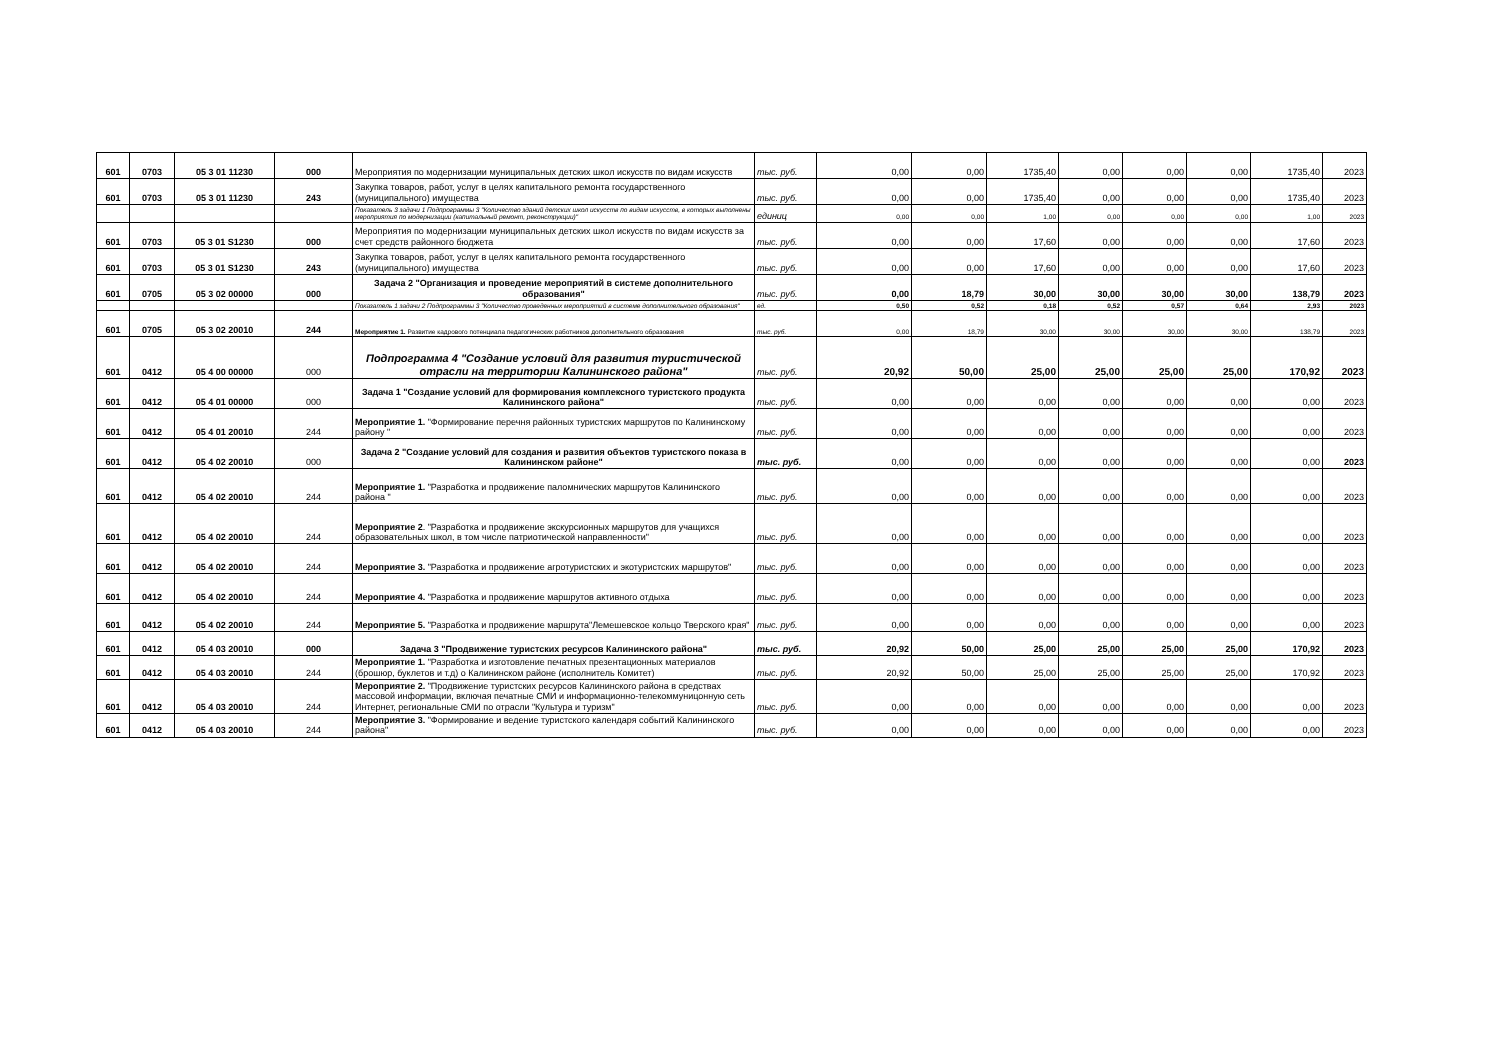| 601 | 0703 | 05 3 01 11230 | 000 | Мероприятия по модернизации муниципальных детских школ искусств по видам искусств | тыс. руб. | 0,00 | 0,00 | 1735,40 | 0,00 | 0,00 | 0,00 | 1735,40 | 2023 |
| 601 | 0703 | 05 3 01 11230 | 243 | Закупка товаров, работ, услуг в целях капитального ремонта государственного (муниципального) имущества | тыс. руб. | 0,00 | 0,00 | 1735,40 | 0,00 | 0,00 | 0,00 | 1735,40 | 2023 |
| | | | | Показатель 3 задачи 1 Подпрограммы 3 "Количество зданий детских школ искусств по видам искусств, в которых выполнены мероприятия по модернизации (капитальный ремонт, реконструкции)" | единиц | 0,00 | 0,00 | 1,00 | 0,00 | 0,00 | 0,00 | 1,00 | 2023 |
| 601 | 0703 | 05 3 01 S1230 | 000 | Мероприятия по модернизации муниципальных детских школ искусств по видам искусств за счет средств районного бюджета | тыс. руб. | 0,00 | 0,00 | 17,60 | 0,00 | 0,00 | 0,00 | 17,60 | 2023 |
| 601 | 0703 | 05 3 01 S1230 | 243 | Закупка товаров, работ, услуг в целях капитального ремонта государственного (муниципального) имущества | тыс. руб. | 0,00 | 0,00 | 17,60 | 0,00 | 0,00 | 0,00 | 17,60 | 2023 |
| 601 | 0705 | 05 3 02 00000 | 000 | Задача 2 "Организация и проведение мероприятий в системе дополнительного образования" | тыс. руб. | 0,00 | 18,79 | 30,00 | 30,00 | 30,00 | 30,00 | 138,79 | 2023 |
| | | | | Показатель 1 задачи 2 Подпрограммы 3 "Количество проведенных мероприятий в системе дополнительного образования" | ед. | 0,50 | 0,52 | 0,18 | 0,52 | 0,57 | 0,64 | 2,93 | 2023 |
| 601 | 0705 | 05 3 02 20010 | 244 | Мероприятие 1. Развитие кадрового потенциала педагогических работников дополнительного образования | тыс. руб. | 0,00 | 18,79 | 30,00 | 30,00 | 30,00 | 30,00 | 138,79 | 2023 |
| 601 | 0412 | 05 4 00 00000 | 000 | Подпрограмма 4 "Создание условий для развития туристической отрасли на территории Калининского района" | тыс. руб. | 20,92 | 50,00 | 25,00 | 25,00 | 25,00 | 25,00 | 170,92 | 2023 |
| 601 | 0412 | 05 4 01 00000 | 000 | Задача 1 "Создание условий для формирования комплексного туристского продукта Калининского района" | тыс. руб. | 0,00 | 0,00 | 0,00 | 0,00 | 0,00 | 0,00 | 0,00 | 2023 |
| 601 | 0412 | 05 4 01 20010 | 244 | Мероприятие 1. "Формирование перечня районных туристских маршрутов по Калининскому району " | тыс. руб. | 0,00 | 0,00 | 0,00 | 0,00 | 0,00 | 0,00 | 0,00 | 2023 |
| 601 | 0412 | 05 4 02 20010 | 000 | Задача 2 "Создание условий для создания и развития объектов туристского показа в Калининском районе" | тыс. руб. | 0,00 | 0,00 | 0,00 | 0,00 | 0,00 | 0,00 | 0,00 | 2023 |
| 601 | 0412 | 05 4 02 20010 | 244 | Мероприятие 1. "Разработка и продвижение паломнических маршрутов Калининского района " | тыс. руб. | 0,00 | 0,00 | 0,00 | 0,00 | 0,00 | 0,00 | 0,00 | 2023 |
| 601 | 0412 | 05 4 02 20010 | 244 | Мероприятие 2 . "Разработка и продвижение экскурсионных маршрутов для учащихся образовательных школ, в том числе патриотической направленности" | тыс. руб. | 0,00 | 0,00 | 0,00 | 0,00 | 0,00 | 0,00 | 0,00 | 2023 |
| 601 | 0412 | 05 4 02 20010 | 244 | Мероприятие 3. "Разработка и продвижение агротуристских и экотуристских маршрутов" | тыс. руб. | 0,00 | 0,00 | 0,00 | 0,00 | 0,00 | 0,00 | 0,00 | 2023 |
| 601 | 0412 | 05 4 02 20010 | 244 | Мероприятие 4. "Разработка и продвижение маршрутов активного отдыха | тыс. руб. | 0,00 | 0,00 | 0,00 | 0,00 | 0,00 | 0,00 | 0,00 | 2023 |
| 601 | 0412 | 05 4 02 20010 | 244 | Мероприятие 5. "Разработка и продвижение маршрута"Лемешевское кольцо Тверского края" | тыс. руб. | 0,00 | 0,00 | 0,00 | 0,00 | 0,00 | 0,00 | 0,00 | 2023 |
| 601 | 0412 | 05 4 03 20010 | 000 | Задача 3 "Продвижение туристских ресурсов Калининского района" | тыс. руб. | 20,92 | 50,00 | 25,00 | 25,00 | 25,00 | 25,00 | 170,92 | 2023 |
| 601 | 0412 | 05 4 03 20010 | 244 | Мероприятие 1. "Разработка и изготовление печатных презентационных материалов (брошюр, буклетов и т.д) о Калининском районе (исполнитель Комитет) | тыс. руб. | 20,92 | 50,00 | 25,00 | 25,00 | 25,00 | 25,00 | 170,92 | 2023 |
| 601 | 0412 | 05 4 03 20010 | 244 | Мероприятие 2. "Продвижение туристских ресурсов Калининского района в средствах массовой информации, включая печатные СМИ и информационно-телекоммуницонную сеть Интернет, региональные СМИ по отрасли "Культура и туризм" | тыс. руб. | 0,00 | 0,00 | 0,00 | 0,00 | 0,00 | 0,00 | 0,00 | 2023 |
| 601 | 0412 | 05 4 03 20010 | 244 | Мероприятие 3. "Формирование и ведение туристского календаря событий Калининского района" | тыс. руб. | 0,00 | 0,00 | 0,00 | 0,00 | 0,00 | 0,00 | 0,00 | 2023 |